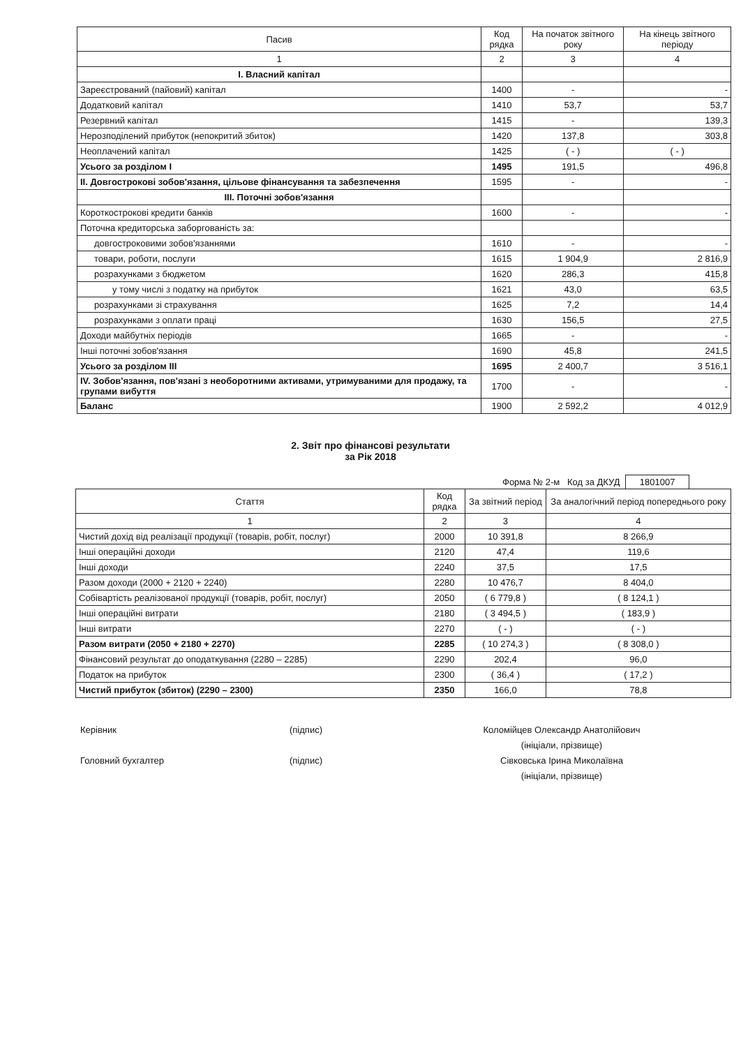| Пасив | Код рядка | На початок звітного року | На кінець звітного періоду |
| --- | --- | --- | --- |
| 1 | 2 | 3 | 4 |
| І. Власний капітал | | | |
| Зареєстрований (пайовий) капітал | 1400 | - | - |
| Додатковий капітал | 1410 | 53,7 | 53,7 |
| Резервний капітал | 1415 | - | 139,3 |
| Нерозподілений прибуток (непокритий збиток) | 1420 | 137,8 | 303,8 |
| Неоплачений капітал | 1425 | ( - ) | ( - ) |
| Усього за розділом І | 1495 | 191,5 | 496,8 |
| ІІ. Довгострокові зобов'язання, цільове фінансування та забезпечення | 1595 | - | - |
| ІІІ. Поточні зобов'язання | | | |
| Короткострокові кредити банків | 1600 | - | - |
| Поточна кредиторська заборгованість за: | | | |
| довгостроковими зобов'язаннями | 1610 | - | - |
| товари, роботи, послуги | 1615 | 1 904,9 | 2 816,9 |
| розрахунками з бюджетом | 1620 | 286,3 | 415,8 |
| у тому числі з податку на прибуток | 1621 | 43,0 | 63,5 |
| розрахунками зі страхування | 1625 | 7,2 | 14,4 |
| розрахунками з оплати праці | 1630 | 156,5 | 27,5 |
| Доходи майбутніх періодів | 1665 | - | - |
| Інші поточні зобов'язання | 1690 | 45,8 | 241,5 |
| Усього за розділом ІІІ | 1695 | 2 400,7 | 3 516,1 |
| IV. Зобов'язання, пов'язані з необоротними активами, утримуваними для продажу, та групами вибуття | 1700 | - | - |
| Баланс | 1900 | 2 592,2 | 4 012,9 |
2. Звіт про фінансові результати
за Рік 2018
Форма № 2-м Код за ДКУД 1801007
| Стаття | Код рядка | За звітний період | За аналогічний період попереднього року |
| --- | --- | --- | --- |
| 1 | 2 | 3 | 4 |
| Чистий дохід від реалізації продукції (товарів, робіт, послуг) | 2000 | 10 391,8 | 8 266,9 |
| Інші операційні доходи | 2120 | 47,4 | 119,6 |
| Інші доходи | 2240 | 37,5 | 17,5 |
| Разом доходи (2000 + 2120 + 2240) | 2280 | 10 476,7 | 8 404,0 |
| Собівартість реалізованої продукції (товарів, робіт, послуг) | 2050 | ( 6 779,8 ) | ( 8 124,1 ) |
| Інші операційні витрати | 2180 | ( 3 494,5 ) | ( 183,9 ) |
| Інші витрати | 2270 | ( - ) | ( - ) |
| Разом витрати (2050 + 2180 + 2270) | 2285 | ( 10 274,3 ) | ( 8 308,0 ) |
| Фінансовий результат до оподаткування (2280 – 2285) | 2290 | 202,4 | 96,0 |
| Податок на прибуток | 2300 | ( 36,4 ) | ( 17,2 ) |
| Чистий прибуток (збиток) (2290 – 2300) | 2350 | 166,0 | 78,8 |
Керівник (підпис) Коломійцев Олександр Анатолійович
(ініціали, прізвище)
Головний бухгалтер (підпис) Сівковська Ірина Миколаївна
(ініціали, прізвище)